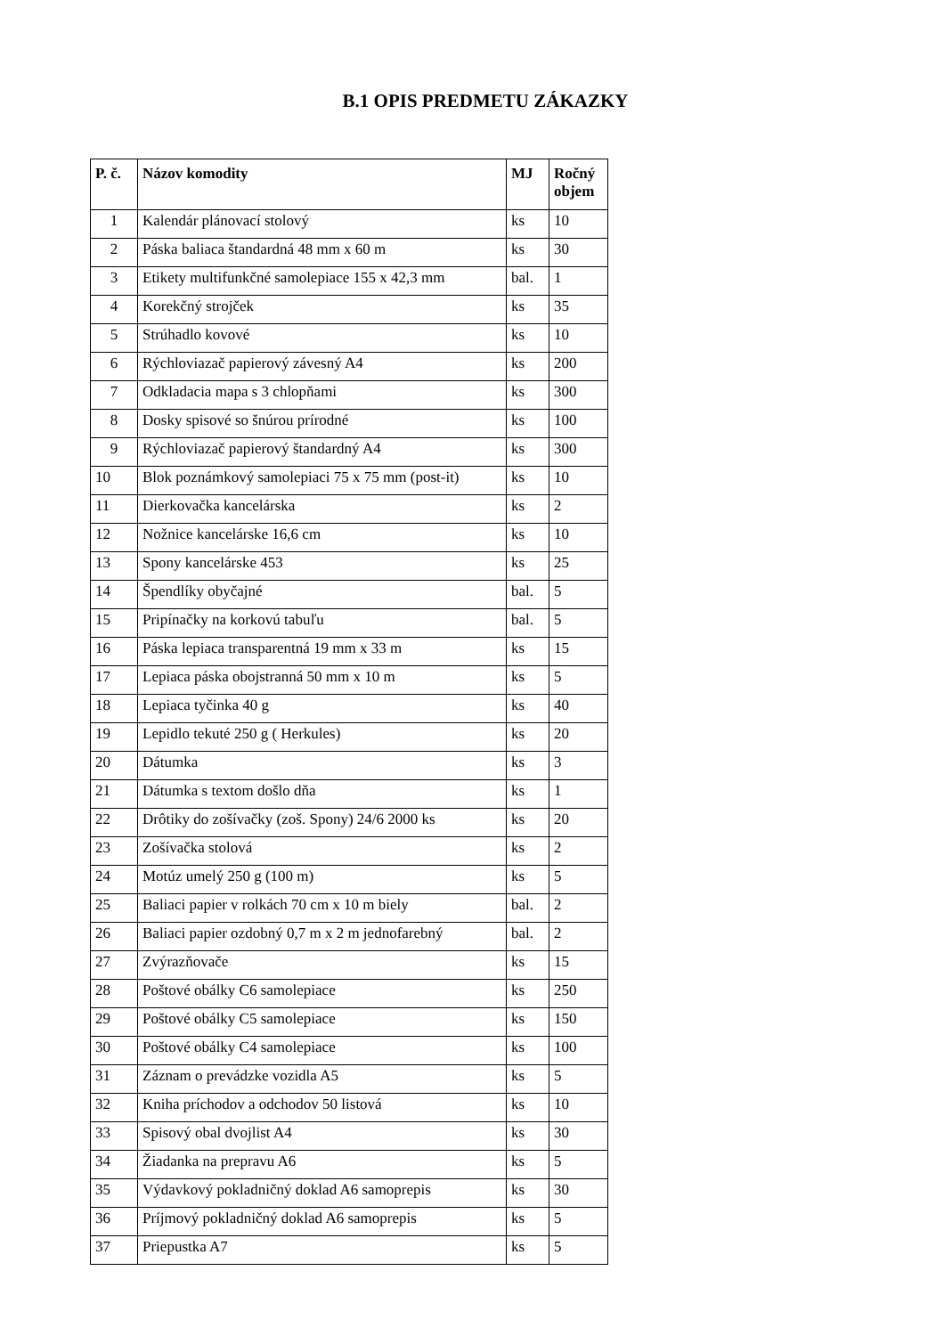B.1 OPIS PREDMETU ZÁKAZKY
| P. č. | Názov komodity | MJ | Ročný objem |
| --- | --- | --- | --- |
| 1 | Kalendár plánovací stolový | ks | 10 |
| 2 | Páska baliaca štandardná 48 mm x 60 m | ks | 30 |
| 3 | Etikety multifunkčné samolepiace 155 x 42,3 mm | bal. | 1 |
| 4 | Korekčný strojček | ks | 35 |
| 5 | Strúhadlo kovové | ks | 10 |
| 6 | Rýchloviazač papierový závesný A4 | ks | 200 |
| 7 | Odkladacia mapa s 3 chlopňami | ks | 300 |
| 8 | Dosky spisové so šnúrou prírodné | ks | 100 |
| 9 | Rýchloviazač papierový štandardný A4 | ks | 300 |
| 10 | Blok poznámkový samolepiaci 75 x 75 mm (post-it) | ks | 10 |
| 11 | Dierkovačka kancelárska | ks | 2 |
| 12 | Nožnice kancelárske 16,6 cm | ks | 10 |
| 13 | Spony kancelárske 453 | ks | 25 |
| 14 | Špendlíky obyčajné | bal. | 5 |
| 15 | Pripínačky na korkovú tabuľu | bal. | 5 |
| 16 | Páska lepiaca transparentná 19 mm x 33 m | ks | 15 |
| 17 | Lepiaca páska obojstranná 50 mm x 10 m | ks | 5 |
| 18 | Lepiaca tyčinka 40 g | ks | 40 |
| 19 | Lepidlo tekuté 250 g ( Herkules) | ks | 20 |
| 20 | Dátumka | ks | 3 |
| 21 | Dátumka s textom došlo dňa | ks | 1 |
| 22 | Drôtiky do zošívačky (zoš. Spony) 24/6 2000 ks | ks | 20 |
| 23 | Zošívačka stolová | ks | 2 |
| 24 | Motúz umelý 250 g (100 m) | ks | 5 |
| 25 | Baliaci papier v rolkách 70 cm x 10 m biely | bal. | 2 |
| 26 | Baliaci papier ozdobný 0,7 m x 2 m jednofarebný | bal. | 2 |
| 27 | Zvýrazňovače | ks | 15 |
| 28 | Poštové obálky C6 samolepiace | ks | 250 |
| 29 | Poštové obálky C5 samolepiace | ks | 150 |
| 30 | Poštové obálky C4 samolepiace | ks | 100 |
| 31 | Záznam o prevádzke vozidla A5 | ks | 5 |
| 32 | Kniha príchodov a odchodov 50 listová | ks | 10 |
| 33 | Spisový obal dvojlist A4 | ks | 30 |
| 34 | Žiadanka na prepravu A6 | ks | 5 |
| 35 | Výdavkový pokladničný doklad A6 samoprepis | ks | 30 |
| 36 | Príjmový pokladničný doklad A6 samoprepis | ks | 5 |
| 37 | Priepustka A7 | ks | 5 |